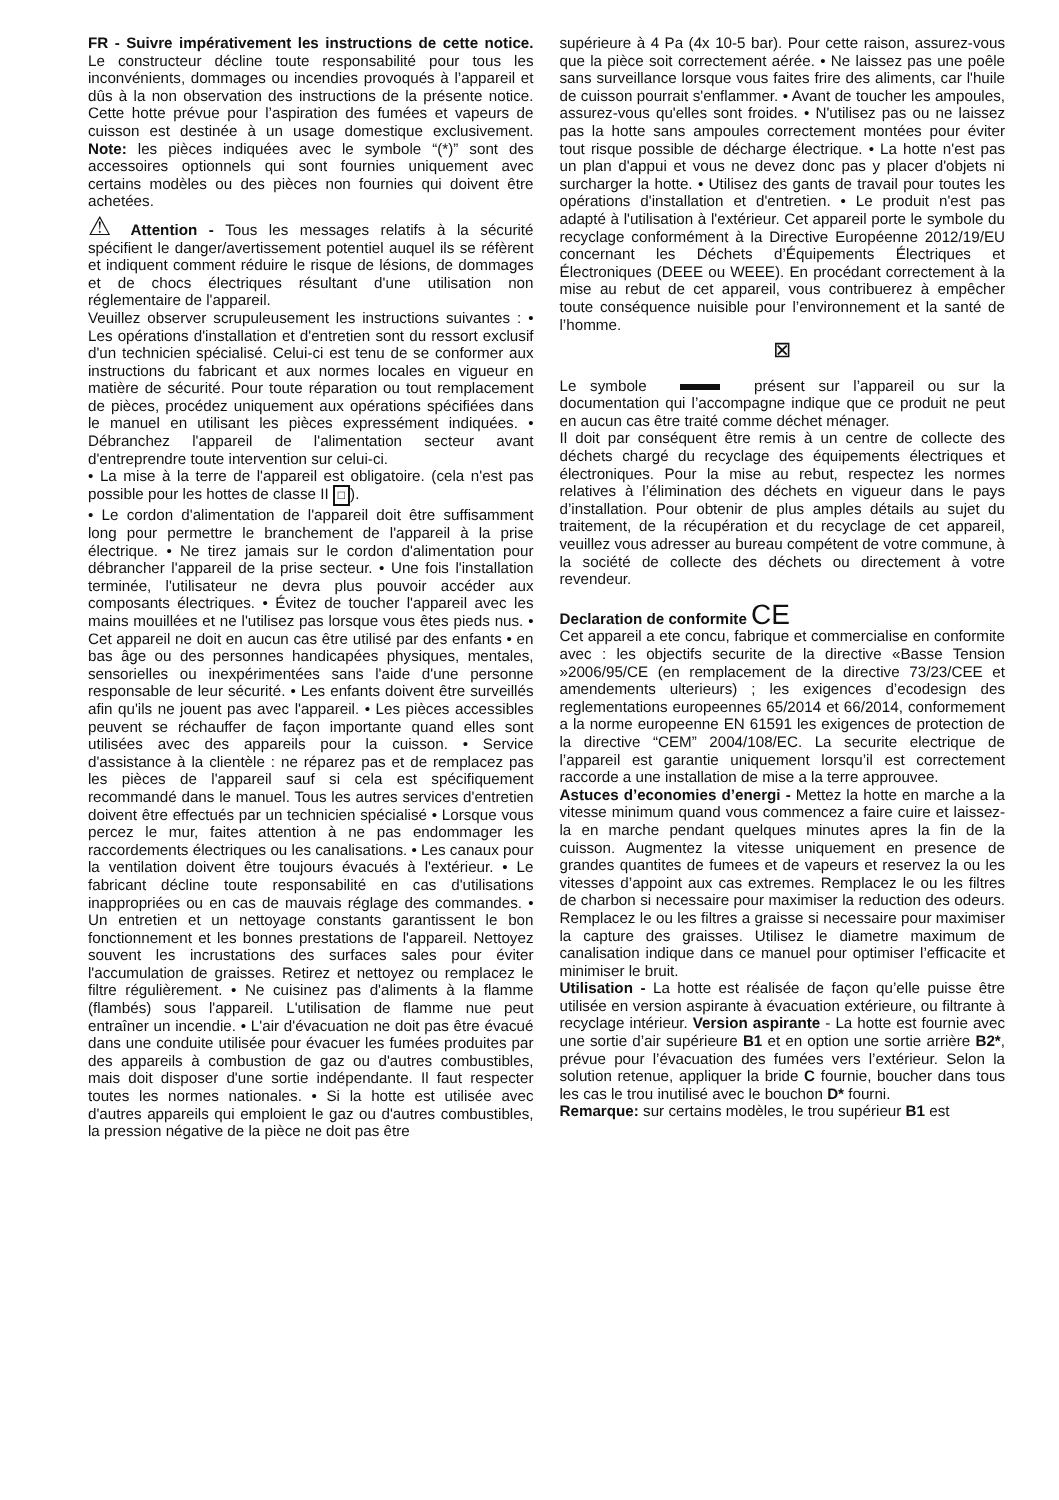FR - Suivre impérativement les instructions de cette notice. Le constructeur décline toute responsabilité pour tous les inconvénients, dommages ou incendies provoqués à l’appareil et dûs à la non observation des instructions de la présente notice. Cette hotte prévue pour l’aspiration des fumées et vapeurs de cuisson est destinée à un usage domestique exclusivement. Note: les pièces indiquées avec le symbole “(*)” sont des accessoires optionnels qui sont fournies uniquement avec certains modèles ou des pièces non fournies qui doivent être achetées.
⚠ Attention - Tous les messages relatifs à la sécurité spécifient le danger/avertissement potentiel auquel ils se réfèrent et indiquent comment réduire le risque de lésions, de dommages et de chocs électriques résultant d'une utilisation non réglementaire de l'appareil.
Veuillez observer scrupuleusement les instructions suivantes : • Les opérations d'installation et d'entretien sont du ressort exclusif d'un technicien spécialisé. Celui-ci est tenu de se conformer aux instructions du fabricant et aux normes locales en vigueur en matière de sécurité. Pour toute réparation ou tout remplacement de pièces, procédez uniquement aux opérations spécifiées dans le manuel en utilisant les pièces expressément indiquées. • Débranchez l'appareil de l'alimentation secteur avant d'entreprendre toute intervention sur celui-ci.
• La mise à la terre de l'appareil est obligatoire. (cela n'est pas possible pour les hottes de classe II □).
• Le cordon d'alimentation de l'appareil doit être suffisamment long pour permettre le branchement de l'appareil à la prise électrique. • Ne tirez jamais sur le cordon d'alimentation pour débrancher l'appareil de la prise secteur. • Une fois l'installation terminée, l'utilisateur ne devra plus pouvoir accéder aux composants électriques. • Évitez de toucher l'appareil avec les mains mouillées et ne l'utilisez pas lorsque vous êtes pieds nus. • Cet appareil ne doit en aucun cas être utilisé par des enfants • en bas âge ou des personnes handicapées physiques, mentales, sensorielles ou inexpérimentées sans l'aide d'une personne responsable de leur sécurité. • Les enfants doivent être surveillés afin qu'ils ne jouent pas avec l'appareil. • Les pièces accessibles peuvent se réchauffer de façon importante quand elles sont utilisées avec des appareils pour la cuisson. • Service d'assistance à la clientèle : ne réparez pas et de remplacez pas les pièces de l'appareil sauf si cela est spécifiquement recommandé dans le manuel. Tous les autres services d'entretien doivent être effectués par un technicien spécialisé • Lorsque vous percez le mur, faites attention à ne pas endommager les raccordements électriques ou les canalisations. • Les canaux pour la ventilation doivent être toujours évacués à l'extérieur. • Le fabricant décline toute responsabilité en cas d'utilisations inappropriées ou en cas de mauvais réglage des commandes. • Un entretien et un nettoyage constants garantissent le bon fonctionnement et les bonnes prestations de l'appareil. Nettoyez souvent les incrustations des surfaces sales pour éviter l'accumulation de graisses. Retirez et nettoyez ou remplacez le filtre régulièrement. • Ne cuisinez pas d'aliments à la flamme (flambés) sous l'appareil. L'utilisation de flamme nue peut entraîner un incendie. • L'air d'évacuation ne doit pas être évacué dans une conduite utilisée pour évacuer les fumées produites par des appareils à combustion de gaz ou d'autres combustibles, mais doit disposer d'une sortie indépendante. Il faut respecter toutes les normes nationales. • Si la hotte est utilisée avec d'autres appareils qui emploient le gaz ou d'autres combustibles, la pression négative de la pièce ne doit pas être
supérieure à 4 Pa (4x 10-5 bar). Pour cette raison, assurez-vous que la pièce soit correctement aérée. • Ne laissez pas une poêle sans surveillance lorsque vous faites frire des aliments, car l'huile de cuisson pourrait s'enflammer. • Avant de toucher les ampoules, assurez-vous qu'elles sont froides. • N'utilisez pas ou ne laissez pas la hotte sans ampoules correctement montées pour éviter tout risque possible de décharge électrique. • La hotte n'est pas un plan d'appui et vous ne devez donc pas y placer d'objets ni surcharger la hotte. • Utilisez des gants de travail pour toutes les opérations d'installation et d'entretien. • Le produit n'est pas adapté à l'utilisation à l'extérieur. Cet appareil porte le symbole du recyclage conformément à la Directive Européenne 2012/19/EU concernant les Déchets d’Équipements Électriques et Électroniques (DEEE ou WEEE). En procédant correctement à la mise au rebut de cet appareil, vous contribuerez à empêcher toute conséquence nuisible pour l’environnement et la santé de l’homme.
⊠
Le symbole présent sur l’appareil ou sur la documentation qui l’accompagne indique que ce produit ne peut en aucun cas être traité comme déchet ménager.
Il doit par conséquent être remis à un centre de collecte des déchets chargé du recyclage des équipements électriques et électroniques. Pour la mise au rebut, respectez les normes relatives à l’élimination des déchets en vigueur dans le pays d’installation. Pour obtenir de plus amples détails au sujet du traitement, de la récupération et du recyclage de cet appareil, veuillez vous adresser au bureau compétent de votre commune, à la société de collecte des déchets ou directement à votre revendeur.
Declaration de conformite CE
Cet appareil a ete concu, fabrique et commercialise en conformite avec : les objectifs securite de la directive «Basse Tension »2006/95/CE (en remplacement de la directive 73/23/CEE et amendements ulterieurs) ; les exigences d’ecodesign des reglementations europeennes 65/2014 et 66/2014, conformement a la norme europeenne EN 61591 les exigences de protection de la directive “CEM” 2004/108/EC. La securite electrique de l’appareil est garantie uniquement lorsqu’il est correctement raccorde a une installation de mise a la terre approuvee.
Astuces d’economies d’energi - Mettez la hotte en marche a la vitesse minimum quand vous commencez a faire cuire et laissez-la en marche pendant quelques minutes apres la fin de la cuisson. Augmentez la vitesse uniquement en presence de grandes quantites de fumees et de vapeurs et reservez la ou les vitesses d’appoint aux cas extremes. Remplacez le ou les filtres de charbon si necessaire pour maximiser la reduction des odeurs. Remplacez le ou les filtres a graisse si necessaire pour maximiser la capture des graisses. Utilisez le diametre maximum de canalisation indique dans ce manuel pour optimiser l’efficacite et minimiser le bruit.
Utilisation - La hotte est réalisée de façon qu’elle puisse être utilisée en version aspirante à évacuation extérieure, ou filtrante à recyclage intérieur. Version aspirante - La hotte est fournie avec une sortie d’air supérieure B1 et en option une sortie arrière B2*, prévue pour l’évacuation des fumées vers l’extérieur. Selon la solution retenue, appliquer la bride C fournie, boucher dans tous les cas le trou inutilisé avec le bouchon D* fourni.
Remarque: sur certains modèles, le trou supérieur B1 est